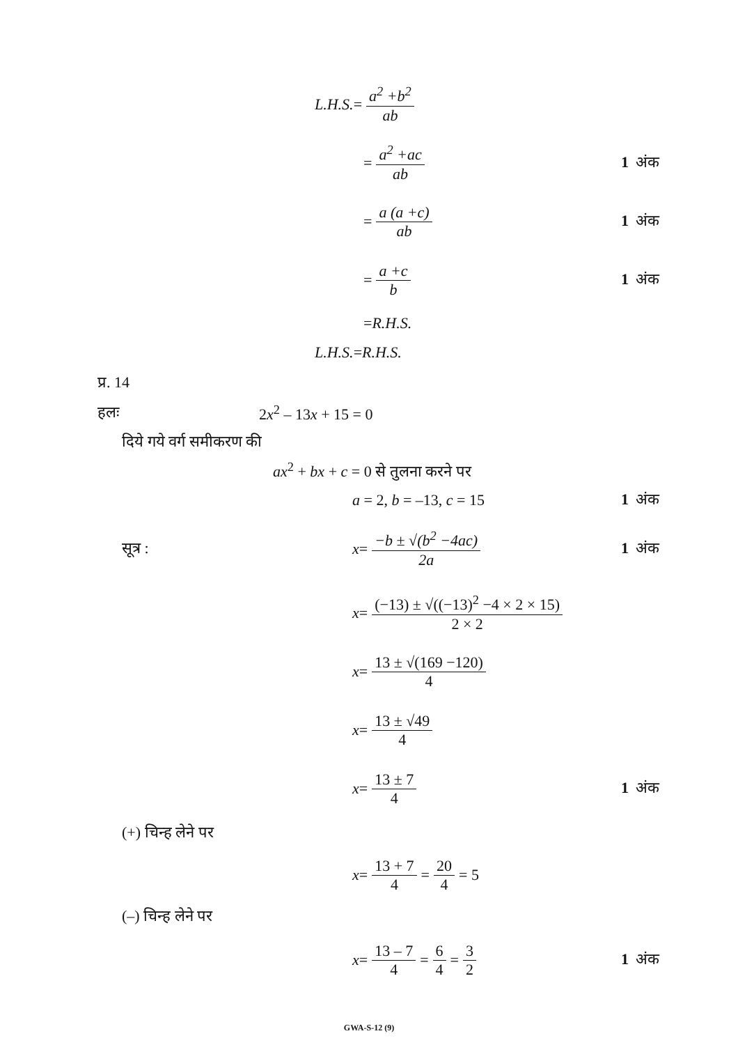L.H.S. = a<sup>2</sup> +b<sup>2</sup> ab
= a<sup>2</sup> +ac ab
1 अंक
= a (a +c) ab
1 अंक
= a +c b
1 अंक
=R.H.S.
L.H.S.=R.H.S.
प्र. 14
हलः 2x<sup>2</sup> – 13x + 15 = 0
दिये गये वर्ग समीकरण की
ax<sup>2</sup> + bx + c = 0 से तुलना करने पर
a = 2, b = –13, c = 15
1 अंक
सूत्र : x = −b ± √(b<sup>2</sup> −4ac) 2a
1 अंक
x = (−13) ± √((−13)<sup>2</sup> −4 × 2 × 15) 2 × 2
x = 13 ± √(169 −120) 4
x = 13 ± √49 4
x = 13 ± 7 4
1 अंक
(+) चिन्ह लेने पर
x = 13 + 7 4 = 20 4 = 5
(–) चिन्ह लेने पर
x = 13 – 7 4 = 6 4 = 3 2
1 अंक
GWA-S-12 (9)